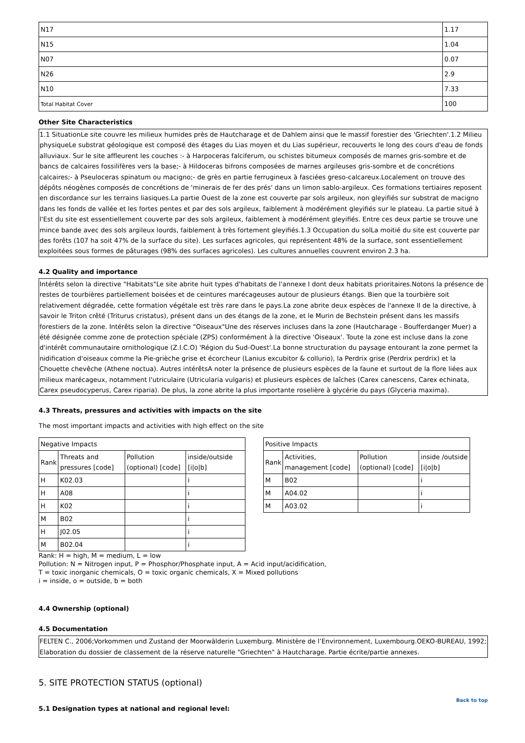| N17 | 1.17 |
| N15 | 1.04 |
| N07 | 0.07 |
| N26 | 2.9 |
| N10 | 7.33 |
| Total Habitat Cover | 100 |
Other Site Characteristics
1.1 SituationLe site couvre les milieux humides près de Hautcharage et de Dahlem ainsi que le massif forestier des 'Griechten'.1.2 Milieu physiqueLe substrat géologique est composé des étages du Lias moyen et du Lias supérieur, recouverts le long des cours d'eau de fonds alluviaux. Sur le site affleurent les couches :- à Harpoceras falciferum, ou schistes bitumeux composés de marnes gris-sombre et de bancs de calcaires fossilifères vers la base;- à Hildoceras bifrons composées de marnes argileuses gris-sombre et de concrétions calcaires;- à Pseuloceras spinatum ou macigno;- de grès en partie ferrugineux à fasciées greso-calcareux.Localement on trouve des dépôts néogènes composés de concrétions de 'minerais de fer des prés' dans un limon sablo-argileux. Ces formations tertiaires reposent en discordance sur les terrains liasiques.La partie Ouest de la zone est couverte par sols argileux, non gleyifiés sur substrat de macigno dans les fonds de vallée et les fortes pentes et par des sols argileux, faiblement à modérément gleyifiés sur le plateau. La partie situé à l'Est du site est essentiellement couverte par des sols argileux, faiblement à modérément gleyifiés. Entre ces deux partie se trouve une mince bande avec des sols argileux lourds, faiblement à très fortement gleyifiés.1.3 Occupation du solLa moitié du site est couverte par des forêts (107 ha soit 47% de la surface du site). Les surfaces agricoles, qui représentent 48% de la surface, sont essentiellement exploitées sous formes de pâturages (98% des surfaces agricoles). Les cultures annuelles couvrent environ 2.3 ha.
4.2 Quality and importance
Intérêts selon la directive "Habitats"Le site abrite huit types d'habitats de l'annexe I dont deux habitats prioritaires.Notons la présence de restes de tourbières partiellement boisées et de ceintures marécageuses autour de plusieurs étangs. Bien que la tourbière soit relativement dégradée, cette formation végétale est très rare dans le pays.La zone abrite deux espèces de l'annexe II de la directive, à savoir le Triton crêté (Triturus cristatus), présent dans un des étangs de la zone, et le Murin de Bechstein présent dans les massifs forestiers de la zone. Intérêts selon la directive "Oiseaux"Une des réserves incluses dans la zone (Hautcharage - Boufferdanger Muer) a été désignée comme zone de protection spéciale (ZPS) conformément à la directive 'Oiseaux'. Toute la zone est incluse dans la zone d'intérêt communautaire ornithologique (Z.I.C.O) 'Région du Sud-Ouest'.La bonne structuration du paysage entourant la zone permet la nidification d'oiseaux comme la Pie-grièche grise et écorcheur (Lanius excubitor & collurio), la Perdrix grise (Perdrix perdrix) et la Chouette chevêche (Athene noctua). Autres intérêtsA noter la présence de plusieurs espèces de la faune et surtout de la flore liées aux milieux marécageux, notamment l'utriculaire (Utricularia vulgaris) et plusieurs espèces de laîches (Carex canescens, Carex echinata, Carex pseudocyperus, Carex riparia). De plus, la zone abrite la plus importante roselière à glycérie du pays (Glyceria maxima).
4.3 Threats, pressures and activities with impacts on the site
The most important impacts and activities with high effect on the site
| Negative Impacts | | | |
| Rank | Threats and pressures [code] | Pollution (optional) [code] | inside/outside [i/o/b] |
| H | K02.03 | | i |
| H | A08 | | i |
| H | K02 | | i |
| M | B02 | | i |
| H | J02.05 | | i |
| M | B02.04 | | i |
| Positive Impacts | | | |
| Rank | Activities, management [code] | Pollution (optional) [code] | inside /outside [i/o/b] |
| M | B02 | | i |
| M | A04.02 | | i |
| M | A03.02 | | i |
Rank: H = high, M = medium, L = low
Pollution: N = Nitrogen input, P = Phosphor/Phosphate input, A = Acid input/acidification,
T = toxic inorganic chemicals, O = toxic organic chemicals, X = Mixed pollutions
i = inside, o = outside, b = both
4.4 Ownership (optional)
4.5 Documentation
FELTEN C., 2006;Vorkommen und Zustand der Moorwälderin Luxemburg. Ministère de l’Environnement, Luxembourg.OEKO-BUREAU, 1992; Elaboration du dossier de classement de la réserve naturelle "Griechten" à Hautcharage. Partie écrite/partie annexes.
5. SITE PROTECTION STATUS (optional)
Back to top
5.1 Designation types at national and regional level: